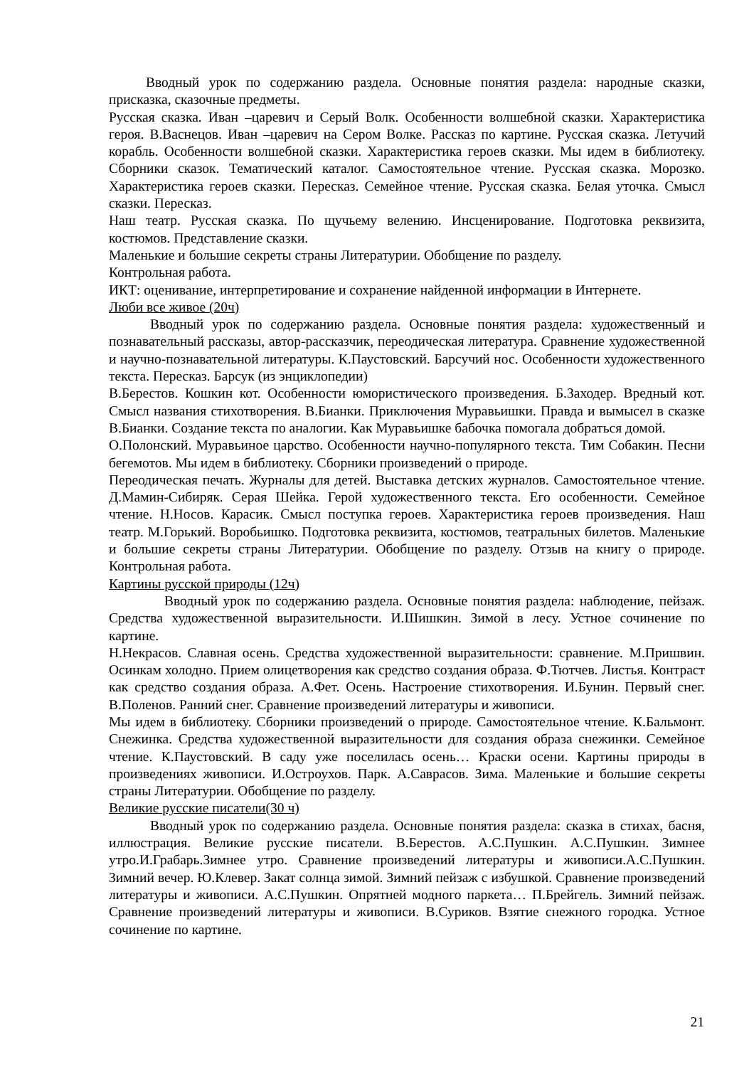Вводный урок по содержанию раздела. Основные понятия раздела: народные сказки, присказка, сказочные предметы.
Русская сказка. Иван –царевич и Серый Волк. Особенности волшебной сказки. Характеристика героя. В.Васнецов. Иван –царевич на Сером Волке. Рассказ по картине. Русская сказка. Летучий корабль. Особенности волшебной сказки. Характеристика героев сказки. Мы идем в библиотеку. Сборники сказок. Тематический каталог. Самостоятельное чтение. Русская сказка. Морозко. Характеристика героев сказки. Пересказ. Семейное чтение. Русская сказка. Белая уточка. Смысл сказки. Пересказ.
Наш театр. Русская сказка. По щучьему велению. Инсценирование. Подготовка реквизита, костюмов. Представление сказки.
Маленькие и большие секреты страны Литературии. Обобщение по разделу.
Контрольная работа.
ИКТ: оценивание, интерпретирование и сохранение найденной информации в Интернете.
Люби все живое (20ч)
Вводный урок по содержанию раздела. Основные понятия раздела: художественный и познавательный рассказы, автор-рассказчик, переодическая литература. Сравнение художественной и научно-познавательной литературы. К.Паустовский. Барсучий нос. Особенности художественного текста. Пересказ. Барсук (из энциклопедии)
В.Берестов. Кошкин кот. Особенности юмористического произведения. Б.Заходер. Вредный кот. Смысл названия стихотворения. В.Бианки. Приключения Муравьишки. Правда и вымысел в сказке В.Бианки. Создание текста по аналогии. Как Муравьишке бабочка помогала добраться домой.
О.Полонский. Муравьиное царство. Особенности научно-популярного текста. Тим Собакин. Песни бегемотов. Мы идем в библиотеку. Сборники произведений о природе.
Переодическая печать. Журналы для детей. Выставка детских журналов. Самостоятельное чтение. Д.Мамин-Сибиряк. Серая Шейка. Герой художественного текста. Его особенности. Семейное чтение. Н.Носов. Карасик. Смысл поступка героев. Характеристика героев произведения. Наш театр. М.Горький. Воробьишко. Подготовка реквизита, костюмов, театральных билетов. Маленькие и большие секреты страны Литературии. Обобщение по разделу. Отзыв на книгу о природе. Контрольная работа.
Картины русской природы (12ч)
Вводный урок по содержанию раздела. Основные понятия раздела: наблюдение, пейзаж. Средства художественной выразительности. И.Шишкин. Зимой в лесу. Устное сочинение по картине.
Н.Некрасов. Славная осень. Средства художественной выразительности: сравнение. М.Пришвин. Осинкам холодно. Прием олицетворения как средство создания образа. Ф.Тютчев. Листья. Контраст как средство создания образа. А.Фет. Осень. Настроение стихотворения. И.Бунин. Первый снег. В.Поленов. Ранний снег. Сравнение произведений литературы и живописи.
Мы идем в библиотеку. Сборники произведений о природе. Самостоятельное чтение. К.Бальмонт. Снежинка. Средства художественной выразительности для создания образа снежинки. Семейное чтение. К.Паустовский. В саду уже поселилась осень… Краски осени. Картины природы в произведениях живописи. И.Остроухов. Парк. А.Саврасов. Зима. Маленькие и большие секреты страны Литературии. Обобщение по разделу.
Великие русские писатели(30 ч)
Вводный урок по содержанию раздела. Основные понятия раздела: сказка в стихах, басня, иллюстрация. Великие русские писатели. В.Берестов. А.С.Пушкин. А.С.Пушкин. Зимнее утро.И.Грабарь.Зимнее утро. Сравнение произведений литературы и живописи.А.С.Пушкин. Зимний вечер. Ю.Клевер. Закат солнца зимой. Зимний пейзаж с избушкой. Сравнение произведений литературы и живописи. А.С.Пушкин. Опрятней модного паркета… П.Брейгель. Зимний пейзаж. Сравнение произведений литературы и живописи. В.Суриков. Взятие снежного городка. Устное сочинение по картине.
21